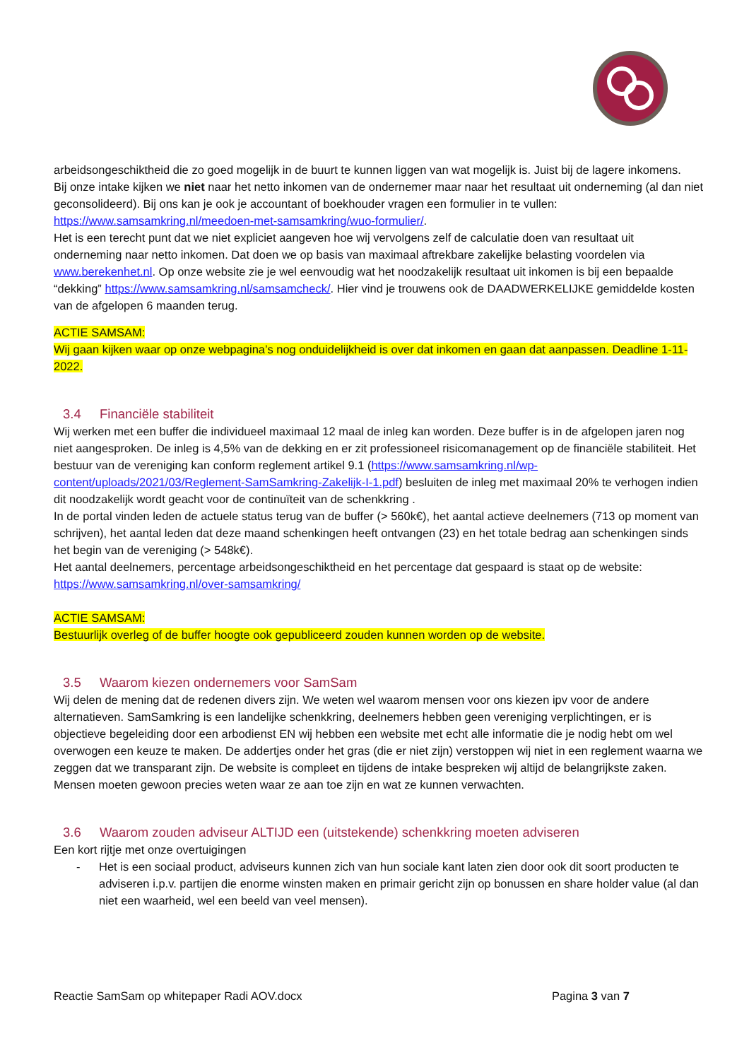arbeidsongeschiktheid die zo goed mogelijk in de buurt te kunnen liggen van wat mogelijk is. Juist bij de lagere inkomens.
Bij onze intake kijken we niet naar het netto inkomen van de ondernemer maar naar het resultaat uit onderneming (al dan niet geconsolideerd). Bij ons kan je ook je accountant of boekhouder vragen een formulier in te vullen: https://www.samsamkring.nl/meedoen-met-samsamkring/wuo-formulier/.
Het is een terecht punt dat we niet expliciet aangeven hoe wij vervolgens zelf de calculatie doen van resultaat uit onderneming naar netto inkomen. Dat doen we op basis van maximaal aftrekbare zakelijke belasting voordelen via www.berekenhet.nl. Op onze website zie je wel eenvoudig wat het noodzakelijk resultaat uit inkomen is bij een bepaalde “dekking” https://www.samsamkring.nl/samsamcheck/. Hier vind je trouwens ook de DAADWERKELIJKE gemiddelde kosten van de afgelopen 6 maanden terug.
ACTIE SAMSAM:
Wij gaan kijken waar op onze webpagina’s nog onduidelijkheid is over dat inkomen en gaan dat aanpassen. Deadline 1-11-2022.
3.4 Financiële stabiliteit
Wij werken met een buffer die individueel maximaal 12 maal de inleg kan worden. Deze buffer is in de afgelopen jaren nog niet aangesproken. De inleg is 4,5% van de dekking en er zit professioneel risicomanagement op de financiële stabiliteit. Het bestuur van de vereniging kan conform reglement artikel 9.1 (https://www.samsamkring.nl/wp-content/uploads/2021/03/Reglement-SamSamkring-Zakelijk-I-1.pdf) besluiten de inleg met maximaal 20% te verhogen indien dit noodzakelijk wordt geacht voor de continuïteit van de schenkkring .
In de portal vinden leden de actuele status terug van de buffer (> 560k€), het aantal actieve deelnemers (713 op moment van schrijven), het aantal leden dat deze maand schenkingen heeft ontvangen (23) en het totale bedrag aan schenkingen sinds het begin van de vereniging (> 548k€).
Het aantal deelnemers, percentage arbeidsongeschiktheid en het percentage dat gespaard is staat op de website: https://www.samsamkring.nl/over-samsamkring/
ACTIE SAMSAM:
Bestuurlijk overleg of de buffer hoogte ook gepubliceerd zouden kunnen worden op de website.
3.5 Waarom kiezen ondernemers voor SamSam
Wij delen de mening dat de redenen divers zijn. We weten wel waarom mensen voor ons kiezen ipv voor de andere alternatieven. SamSamkring is een landelijke schenkkring, deelnemers hebben geen vereniging verplichtingen, er is objectieve begeleiding door een arbodienst EN wij hebben een website met echt alle informatie die je nodig hebt om wel overwogen een keuze te maken. De addertjes onder het gras (die er niet zijn) verstoppen wij niet in een reglement waarna we zeggen dat we transparant zijn. De website is compleet en tijdens de intake bespreken wij altijd de belangrijkste zaken. Mensen moeten gewoon precies weten waar ze aan toe zijn en wat ze kunnen verwachten.
3.6 Waarom zouden adviseur ALTIJD een (uitstekende) schenkkring moeten adviseren
Een kort rijtje met onze overtuigingen
- Het is een sociaal product, adviseurs kunnen zich van hun sociale kant laten zien door ook dit soort producten te adviseren i.p.v. partijen die enorme winsten maken en primair gericht zijn op bonussen en share holder value (al dan niet een waarheid, wel een beeld van veel mensen).
Reactie SamSam op whitepaper Radi AOV.docx Pagina 3 van 7